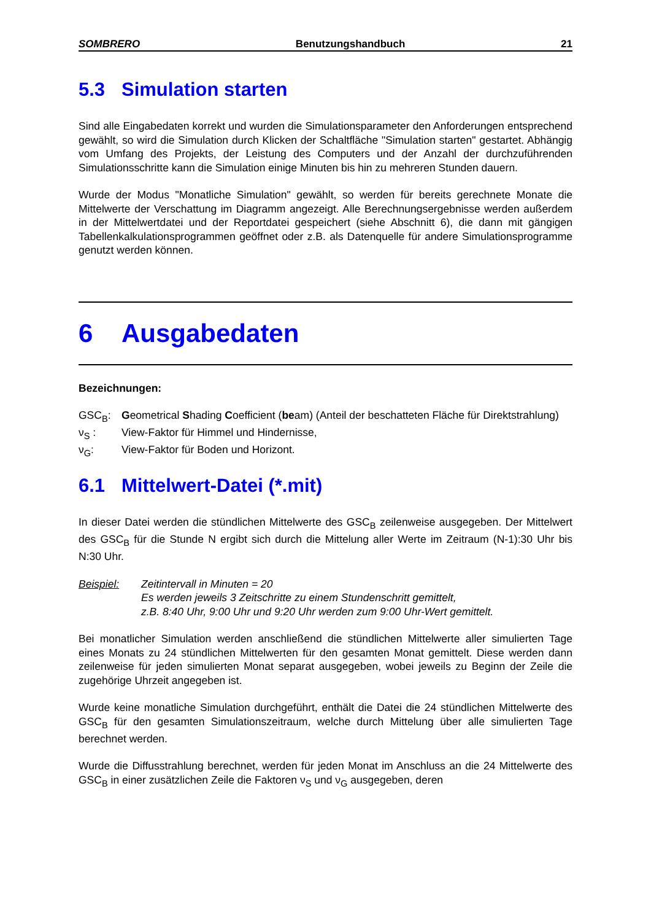SOMBRERO Benutzungshandbuch 21
5.3 Simulation starten
Sind alle Eingabedaten korrekt und wurden die Simulationsparameter den Anforderungen entsprechend gewählt, so wird die Simulation durch Klicken der Schaltfläche "Simulation starten" gestartet. Abhängig vom Umfang des Projekts, der Leistung des Computers und der Anzahl der durchzuführenden Simulationsschritte kann die Simulation einige Minuten bis hin zu mehreren Stunden dauern.
Wurde der Modus "Monatliche Simulation" gewählt, so werden für bereits gerechnete Monate die Mittelwerte der Verschattung im Diagramm angezeigt. Alle Berechnungsergebnisse werden außerdem in der Mittelwertdatei und der Reportdatei gespeichert (siehe Abschnitt 6), die dann mit gängigen Tabellenkalkulationsprogrammen geöffnet oder z.B. als Datenquelle für andere Simulationsprogramme genutzt werden können.
6 Ausgabedaten
Bezeichnungen:
GSC<sub>B</sub>: Geometrical Shading Coefficient (beam) (Anteil der beschatteten Fläche für Direktstrahlung)
ν<sub>S</sub> : View-Faktor für Himmel und Hindernisse,
ν<sub>G</sub>: View-Faktor für Boden und Horizont.
6.1 Mittelwert-Datei (*.mit)
In dieser Datei werden die stündlichen Mittelwerte des GSC<sub>B</sub> zeilenweise ausgegeben. Der Mittelwert des GSC<sub>B</sub> für die Stunde N ergibt sich durch die Mittelung aller Werte im Zeitraum (N-1):30 Uhr bis N:30 Uhr.
Beispiel: Zeitintervall in Minuten = 20
Es werden jeweils 3 Zeitschritte zu einem Stundenschritt gemittelt,
z.B. 8:40 Uhr, 9:00 Uhr und 9:20 Uhr werden zum 9:00 Uhr-Wert gemittelt.
Bei monatlicher Simulation werden anschließend die stündlichen Mittelwerte aller simulierten Tage eines Monats zu 24 stündlichen Mittelwerten für den gesamten Monat gemittelt. Diese werden dann zeilenweise für jeden simulierten Monat separat ausgegeben, wobei jeweils zu Beginn der Zeile die zugehörige Uhrzeit angegeben ist.
Wurde keine monatliche Simulation durchgeführt, enthält die Datei die 24 stündlichen Mittelwerte des GSC<sub>B</sub> für den gesamten Simulationszeitraum, welche durch Mittelung über alle simulierten Tage berechnet werden.
Wurde die Diffusstrahlung berechnet, werden für jeden Monat im Anschluss an die 24 Mittelwerte des GSC<sub>B</sub> in einer zusätzlichen Zeile die Faktoren ν<sub>S</sub> und ν<sub>G</sub> ausgegeben, deren